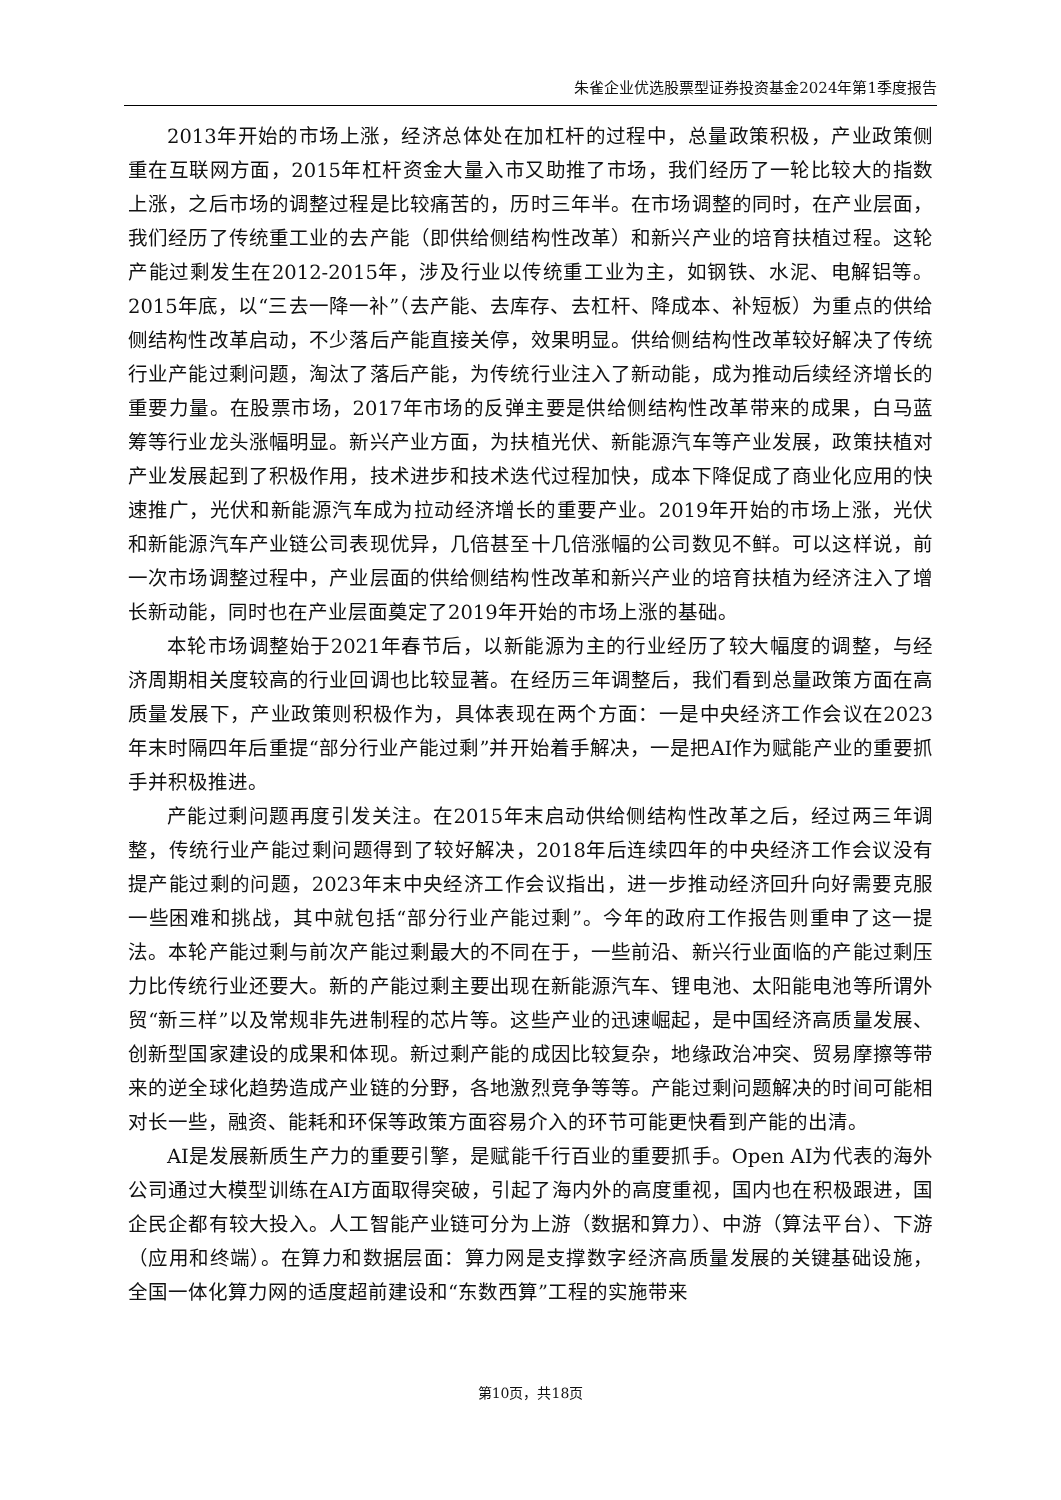朱雀企业优选股票型证券投资基金2024年第1季度报告
2013年开始的市场上涨，经济总体处在加杠杆的过程中，总量政策积极，产业政策侧重在互联网方面，2015年杠杆资金大量入市又助推了市场，我们经历了一轮比较大的指数上涨，之后市场的调整过程是比较痛苦的，历时三年半。在市场调整的同时，在产业层面，我们经历了传统重工业的去产能（即供给侧结构性改革）和新兴产业的培育扶植过程。这轮产能过剩发生在2012-2015年，涉及行业以传统重工业为主，如钢铁、水泥、电解铝等。2015年底，以“三去一降一补”（去产能、去库存、去杠杆、降成本、补短板）为重点的供给侧结构性改革启动，不少落后产能直接关停，效果明显。供给侧结构性改革较好解决了传统行业产能过剩问题，淘汰了落后产能，为传统行业注入了新动能，成为推动后续经济增长的重要力量。在股票市场，2017年市场的反弹主要是供给侧结构性改革带来的成果，白马蓝筹等行业龙头涨幅明显。新兴产业方面，为扶植光伏、新能源汽车等产业发展，政策扶植对产业发展起到了积极作用，技术进步和技术迭代过程加快，成本下降促成了商业化应用的快速推广，光伏和新能源汽车成为拉动经济增长的重要产业。2019年开始的市场上涨，光伏和新能源汽车产业链公司表现优异，几倍甚至十几倍涨幅的公司数见不鲜。可以这样说，前一次市场调整过程中，产业层面的供给侧结构性改革和新兴产业的培育扶植为经济注入了增长新动能，同时也在产业层面奠定了2019年开始的市场上涨的基础。
本轮市场调整始于2021年春节后，以新能源为主的行业经历了较大幅度的调整，与经济周期相关度较高的行业回调也比较显著。在经历三年调整后，我们看到总量政策方面在高质量发展下，产业政策则积极作为，具体表现在两个方面：一是中央经济工作会议在2023年末时隔四年后重提“部分行业产能过剩”并开始着手解决，一是把AI作为赋能产业的重要抓手并积极推进。
产能过剩问题再度引发关注。在2015年末启动供给侧结构性改革之后，经过两三年调整，传统行业产能过剩问题得到了较好解决，2018年后连续四年的中央经济工作会议没有提产能过剩的问题，2023年末中央经济工作会议指出，进一步推动经济回升向好需要克服一些困难和挑战，其中就包括“部分行业产能过剩”。今年的政府工作报告则重申了这一提法。本轮产能过剩与前次产能过剩最大的不同在于，一些前沿、新兴行业面临的产能过剩压力比传统行业还要大。新的产能过剩主要出现在新能源汽车、锂电池、太阳能电池等所谓外贸“新三样”以及常规非先进制程的芯片等。这些产业的迅速崛起，是中国经济高质量发展、创新型国家建设的成果和体现。新过剩产能的成因比较复杂，地缘政治冲突、贸易摩擦等带来的逆全球化趋势造成产业链的分野，各地激烈竞争等等。产能过剩问题解决的时间可能相对长一些，融资、能耗和环保等政策方面容易介入的环节可能更快看到产能的出清。
AI是发展新质生产力的重要引擎，是赋能千行百业的重要抓手。Open AI为代表的海外公司通过大模型训练在AI方面取得突破，引起了海内外的高度重视，国内也在积极跟进，国企民企都有较大投入。人工智能产业链可分为上游（数据和算力）、中游（算法平台）、下游（应用和终端）。在算力和数据层面：算力网是支撑数字经济高质量发展的关键基础设施，全国一体化算力网的适度超前建设和“东数西算”工程的实施带来
第10页，共18页